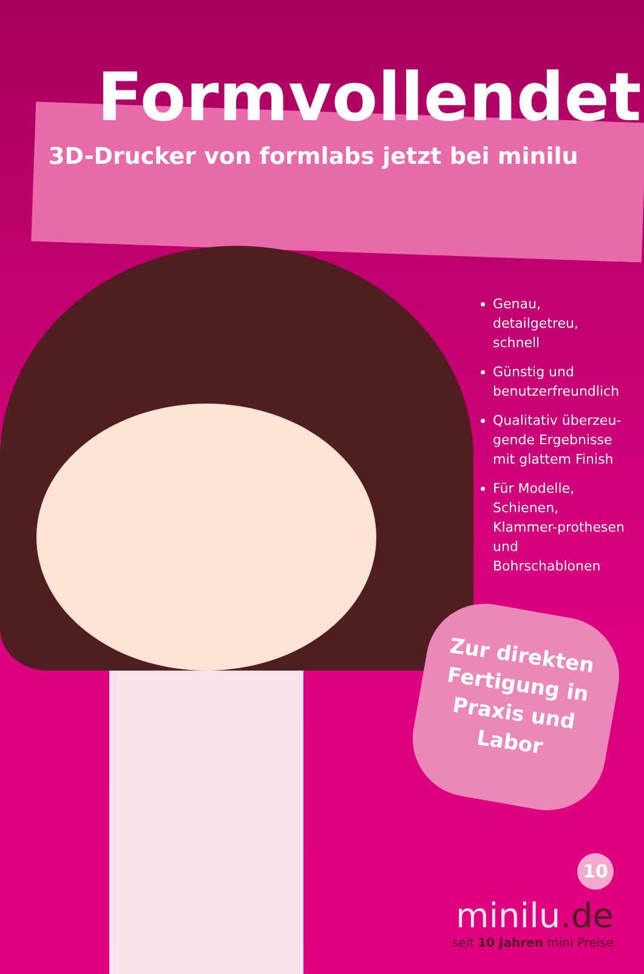Formvollendet
3D-Drucker von formlabs jetzt bei minilu
Genau, detailgetreu, schnell
Günstig und benutzerfreundlich
Qualitativ überzeu-gende Ergebnisse mit glattem Finish
Für Modelle, Schienen, Klammer-prothesen und Bohrschablonen
Zur direkten Fertigung in Praxis und Labor
10
minilu.de
seit 10 Jahren mini Preise